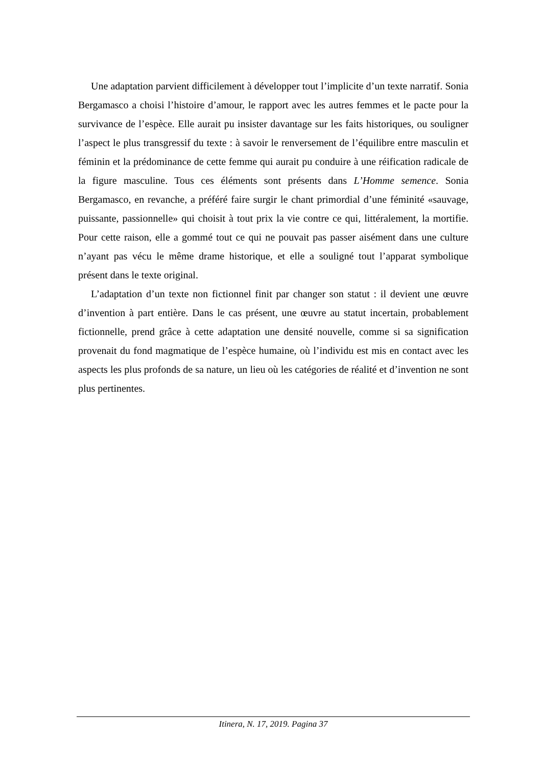Une adaptation parvient difficilement à développer tout l’implicite d’un texte narratif. Sonia Bergamasco a choisi l’histoire d’amour, le rapport avec les autres femmes et le pacte pour la survivance de l’espèce. Elle aurait pu insister davantage sur les faits historiques, ou souligner l’aspect le plus transgressif du texte : à savoir le renversement de l’équilibre entre masculin et féminin et la prédominance de cette femme qui aurait pu conduire à une réification radicale de la figure masculine. Tous ces éléments sont présents dans L’Homme semence. Sonia Bergamasco, en revanche, a préféré faire surgir le chant primordial d’une féminité «sauvage, puissante, passionnelle» qui choisit à tout prix la vie contre ce qui, littéralement, la mortifie. Pour cette raison, elle a gommé tout ce qui ne pouvait pas passer aisément dans une culture n’ayant pas vécu le même drame historique, et elle a souligné tout l’apparat symbolique présent dans le texte original.
L’adaptation d’un texte non fictionnel finit par changer son statut : il devient une œuvre d’invention à part entière. Dans le cas présent, une œuvre au statut incertain, probablement fictionnelle, prend grâce à cette adaptation une densité nouvelle, comme si sa signification provenait du fond magmatique de l’espèce humaine, où l’individu est mis en contact avec les aspects les plus profonds de sa nature, un lieu où les catégories de réalité et d’invention ne sont plus pertinentes.
Itinera, N. 17, 2019. Pagina 37